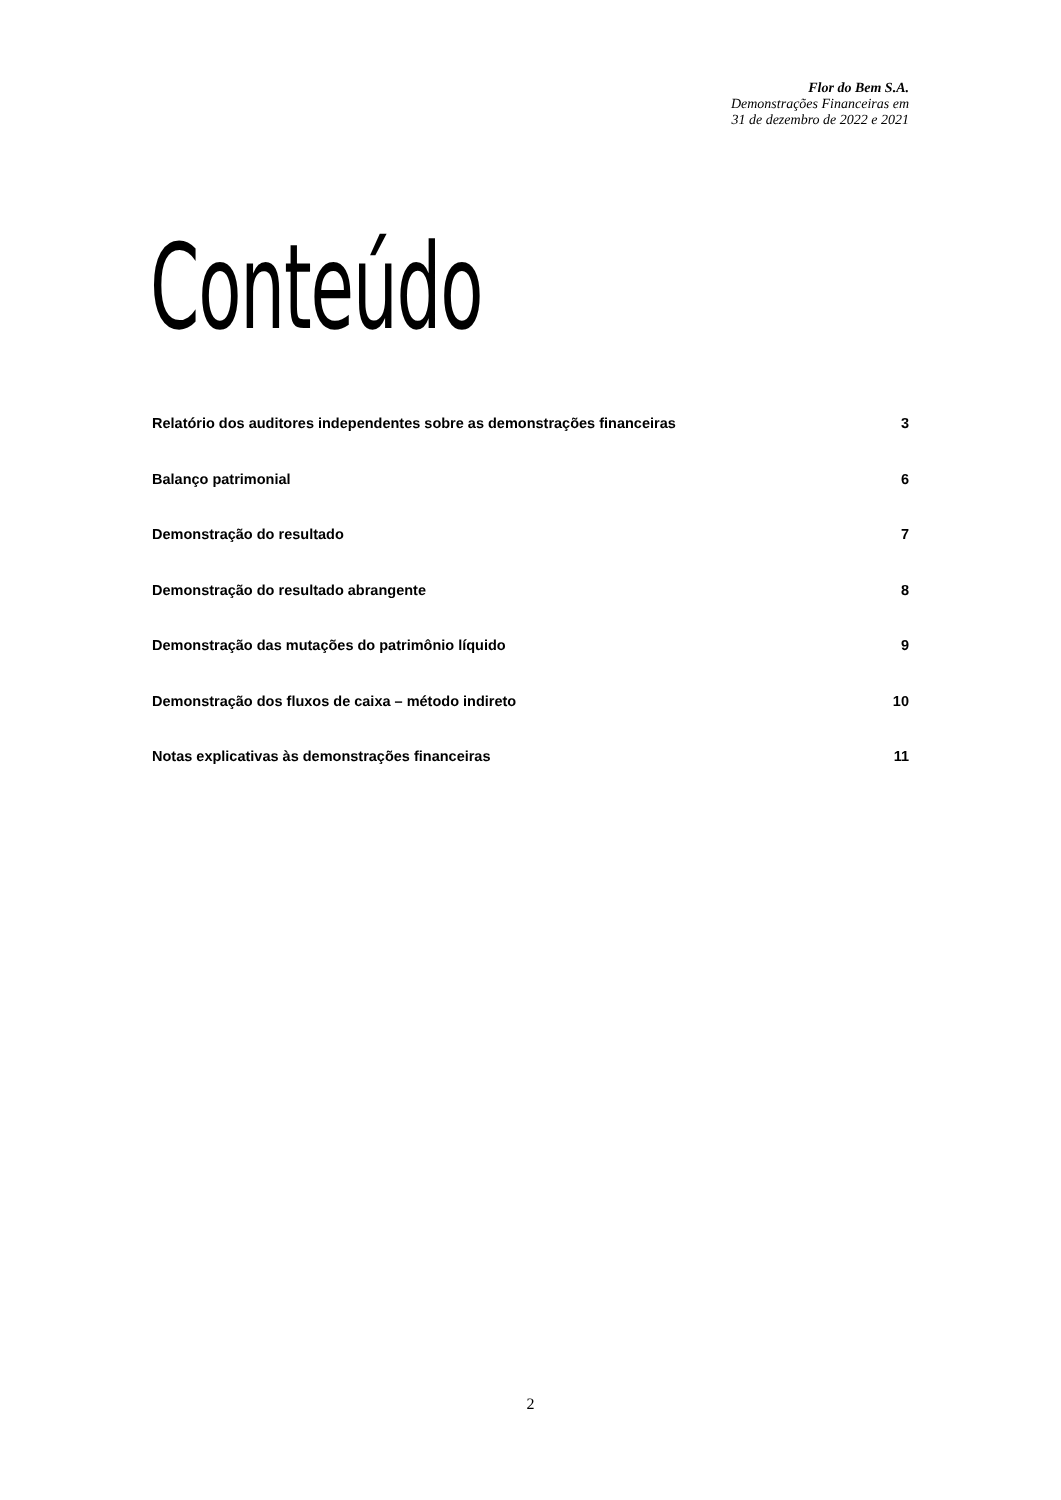Flor do Bem S.A.
Demonstrações Financeiras em
31 de dezembro de 2022 e 2021
Conteúdo
Relatório dos auditores independentes sobre as demonstrações financeiras 3
Balanço patrimonial 6
Demonstração do resultado 7
Demonstração do resultado abrangente 8
Demonstração das mutações do patrimônio líquido 9
Demonstração dos fluxos de caixa – método indireto 10
Notas explicativas às demonstrações financeiras 11
2